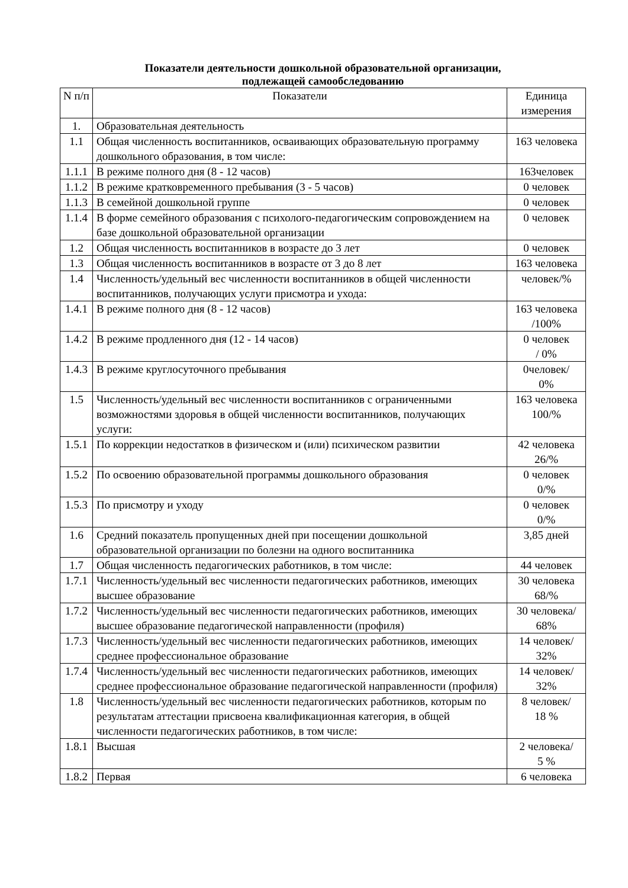Показатели деятельности дошкольной образовательной организации,
подлежащей самообследованию
| N п/п | Показатели | Единица измерения |
| --- | --- | --- |
| 1. | Образовательная деятельность | |
| 1.1 | Общая численность воспитанников, осваивающих образовательную программу дошкольного образования, в том числе: | 163 человека |
| 1.1.1 | В режиме полного дня (8 - 12 часов) | 163человек |
| 1.1.2 | В режиме кратковременного пребывания (3 - 5 часов) | 0 человек |
| 1.1.3 | В семейной дошкольной группе | 0 человек |
| 1.1.4 | В форме семейного образования с психолого-педагогическим сопровождением на базе дошкольной образовательной организации | 0 человек |
| 1.2 | Общая численность воспитанников в возрасте до 3 лет | 0 человек |
| 1.3 | Общая численность воспитанников в возрасте от 3 до 8 лет | 163 человека |
| 1.4 | Численность/удельный вес численности воспитанников в общей численности воспитанников, получающих услуги присмотра и ухода: | человек/% |
| 1.4.1 | В режиме полного дня (8 - 12 часов) | 163 человека /100% |
| 1.4.2 | В режиме продленного дня (12 - 14 часов) | 0 человек / 0% |
| 1.4.3 | В режиме круглосуточного пребывания | 0человек/ 0% |
| 1.5 | Численность/удельный вес численности воспитанников с ограниченными возможностями здоровья в общей численности воспитанников, получающих услуги: | 163 человека 100/% |
| 1.5.1 | По коррекции недостатков в физическом и (или) психическом развитии | 42 человека 26/% |
| 1.5.2 | По освоению образовательной программы дошкольного образования | 0 человек 0/% |
| 1.5.3 | По присмотру и уходу | 0 человек 0/% |
| 1.6 | Средний показатель пропущенных дней при посещении дошкольной образовательной организации по болезни на одного воспитанника | 3,85 дней |
| 1.7 | Общая численность педагогических работников, в том числе: | 44 человек |
| 1.7.1 | Численность/удельный вес численности педагогических работников, имеющих высшее образование | 30 человека 68/% |
| 1.7.2 | Численность/удельный вес численности педагогических работников, имеющих высшее образование педагогической направленности (профиля) | 30 человека/ 68% |
| 1.7.3 | Численность/удельный вес численности педагогических работников, имеющих среднее профессиональное образование | 14 человек/ 32% |
| 1.7.4 | Численность/удельный вес численности педагогических работников, имеющих среднее профессиональное образование педагогической направленности (профиля) | 14 человек/ 32% |
| 1.8 | Численность/удельный вес численности педагогических работников, которым по результатам аттестации присвоена квалификационная категория, в общей численности педагогических работников, в том числе: | 8 человек/ 18 % |
| 1.8.1 | Высшая | 2 человека/ 5 % |
| 1.8.2 | Первая | 6 человека |